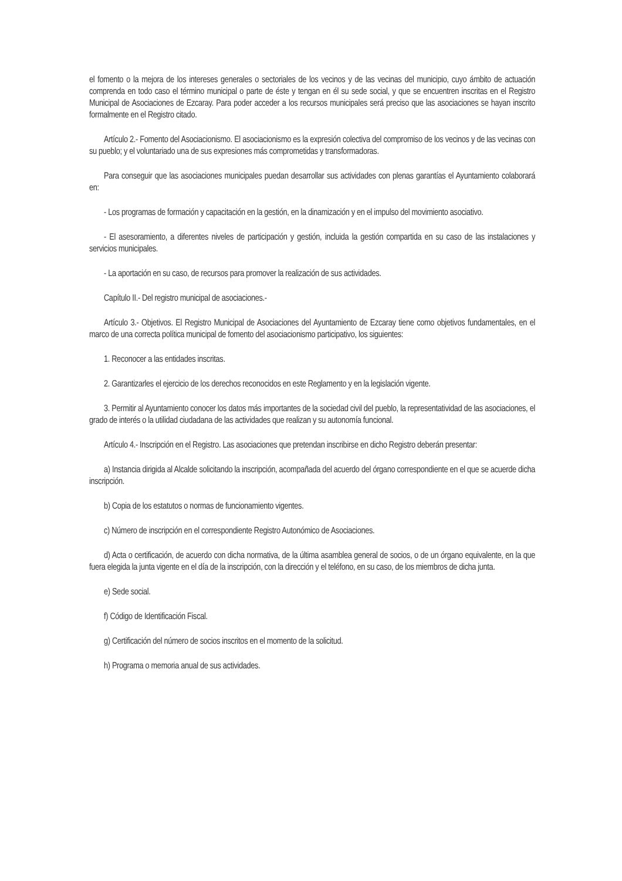el fomento o la mejora de los intereses generales o sectoriales de los vecinos y de las vecinas del municipio, cuyo ámbito de actuación comprenda en todo caso el término municipal o parte de éste y tengan en él su sede social, y que se encuentren inscritas en el Registro Municipal de Asociaciones de Ezcaray. Para poder acceder a los recursos municipales será preciso que las asociaciones se hayan inscrito formalmente en el Registro citado.
Artículo 2.- Fomento del Asociacionismo. El asociacionismo es la expresión colectiva del compromiso de los vecinos y de las vecinas con su pueblo; y el voluntariado una de sus expresiones más comprometidas y transformadoras.
Para conseguir que las asociaciones municipales puedan desarrollar sus actividades con plenas garantías el Ayuntamiento colaborará en:
- Los programas de formación y capacitación en la gestión, en la dinamización y en el impulso del movimiento asociativo.
- El asesoramiento, a diferentes niveles de participación y gestión, incluida la gestión compartida en su caso de las instalaciones y servicios municipales.
- La aportación en su caso, de recursos para promover la realización de sus actividades.
Capítulo II.- Del registro municipal de asociaciones.-
Artículo 3.- Objetivos. El Registro Municipal de Asociaciones del Ayuntamiento de Ezcaray tiene como objetivos fundamentales, en el marco de una correcta política municipal de fomento del asociacionismo participativo, los siguientes:
1. Reconocer a las entidades inscritas.
2. Garantizarles el ejercicio de los derechos reconocidos en este Reglamento y en la legislación vigente.
3. Permitir al Ayuntamiento conocer los datos más importantes de la sociedad civil del pueblo, la representatividad de las asociaciones, el grado de interés o la utilidad ciudadana de las actividades que realizan y su autonomía funcional.
Artículo 4.- Inscripción en el Registro. Las asociaciones que pretendan inscribirse en dicho Registro deberán presentar:
a) Instancia dirigida al Alcalde solicitando la inscripción, acompañada del acuerdo del órgano correspondiente en el que se acuerde dicha inscripción.
b) Copia de los estatutos o normas de funcionamiento vigentes.
c) Número de inscripción en el correspondiente Registro Autonómico de Asociaciones.
d) Acta o certificación, de acuerdo con dicha normativa, de la última asamblea general de socios, o de un órgano equivalente, en la que fuera elegida la junta vigente en el día de la inscripción, con la dirección y el teléfono, en su caso, de los miembros de dicha junta.
e) Sede social.
f) Código de Identificación Fiscal.
g) Certificación del número de socios inscritos en el momento de la solicitud.
h) Programa o memoria anual de sus actividades.